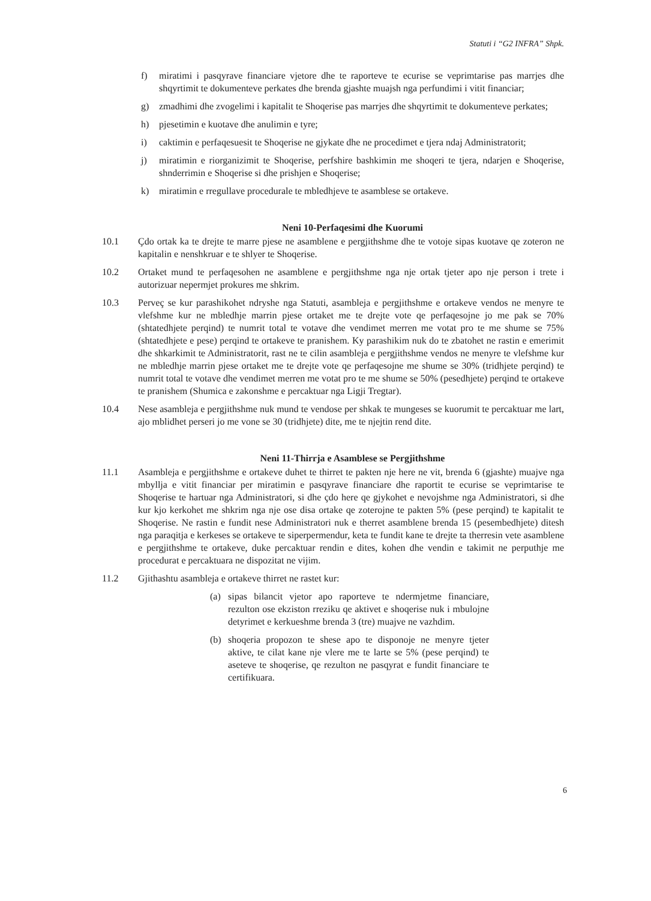Statuti i “G2 INFRA” Shpk.
f) miratimi i pasqyrave financiare vjetore dhe te raporteve te ecurise se veprimtarise pas marrjes dhe shqyrtimit te dokumenteve perkates dhe brenda gjashte muajsh nga perfundimi i vitit financiar;
g) zmadhimi dhe zvogelimi i kapitalit te Shoqerise pas marrjes dhe shqyrtimit te dokumenteve perkates;
h) pjesetimin e kuotave dhe anulimin e tyre;
i) caktimin e perfaqesuesit te Shoqerise ne gjykate dhe ne procedimet e tjera ndaj Administratorit;
j) miratimin e riorganizimit te Shoqerise, perfshire bashkimin me shoqeri te tjera, ndarjen e Shoqerise, shnderrimin e Shoqerise si dhe prishjen e Shoqerise;
k) miratimin e rregullave procedurale te mbledhjeve te asamblese se ortakeve.
Neni 10-Perfaqesimi dhe Kuorumi
10.1 Çdo ortak ka te drejte te marre pjese ne asamblene e pergjithshme dhe te votoje sipas kuotave qe zoteron ne kapitalin e nenshkruar e te shlyer te Shoqerise.
10.2 Ortaket mund te perfaqesohen ne asamblene e pergjithshme nga nje ortak tjeter apo nje person i trete i autorizuar nepermjet prokures me shkrim.
10.3 Perveç se kur parashikohet ndryshe nga Statuti, asambleja e pergjithshme e ortakeve vendos ne menyre te vlefshme kur ne mbledhje marrin pjese ortaket me te drejte vote qe perfaqesojne jo me pak se 70% (shtatedhjete perqind) te numrit total te votave dhe vendimet merren me votat pro te me shume se 75% (shtatedhjete e pese) perqind te ortakeve te pranishem. Ky parashikim nuk do te zbatohet ne rastin e emerimit dhe shkarkimit te Administratorit, rast ne te cilin asambleja e pergjithshme vendos ne menyre te vlefshme kur ne mbledhje marrin pjese ortaket me te drejte vote qe perfaqesojne me shume se 30% (tridhjete perqind) te numrit total te votave dhe vendimet merren me votat pro te me shume se 50% (pesedhjete) perqind te ortakeve te pranishem (Shumica e zakonshme e percaktuar nga Ligji Tregtar).
10.4 Nese asambleja e pergjithshme nuk mund te vendose per shkak te mungeses se kuorumit te percaktuar me lart, ajo mblidhet perseri jo me vone se 30 (tridhjete) dite, me te njejtin rend dite.
Neni 11-Thirrja e Asamblese se Pergjithshme
11.1 Asambleja e pergjithshme e ortakeve duhet te thirret te pakten nje here ne vit, brenda 6 (gjashte) muajve nga mbyllja e vitit financiar per miratimin e pasqyrave financiare dhe raportit te ecurise se veprimtarise te Shoqerise te hartuar nga Administratori, si dhe çdo here qe gjykohet e nevojshme nga Administratori, si dhe kur kjo kerkohet me shkrim nga nje ose disa ortake qe zoterojne te pakten 5% (pese perqind) te kapitalit te Shoqerise. Ne rastin e fundit nese Administratori nuk e therret asamblene brenda 15 (pesembedhjete) ditesh nga paraqitja e kerkeses se ortakeve te siperpermendur, keta te fundit kane te drejte ta therresin vete asamblene e pergjithshme te ortakeve, duke percaktuar rendin e dites, kohen dhe vendin e takimit ne perputhje me procedurat e percaktuara ne dispozitat ne vijim.
11.2 Gjithashtu asambleja e ortakeve thirret ne rastet kur:
(a) sipas bilancit vjetor apo raporteve te ndermjetme financiare, rezulton ose ekziston rreziku qe aktivet e shoqerise nuk i mbulojne detyrimet e kerkueshme brenda 3 (tre) muajve ne vazhdim.
(b) shoqeria propozon te shese apo te disponoje ne menyre tjeter aktive, te cilat kane nje vlere me te larte se 5% (pese perqind) te aseteve te shoqerise, qe rezulton ne pasqyrat e fundit financiare te certifikuara.
6